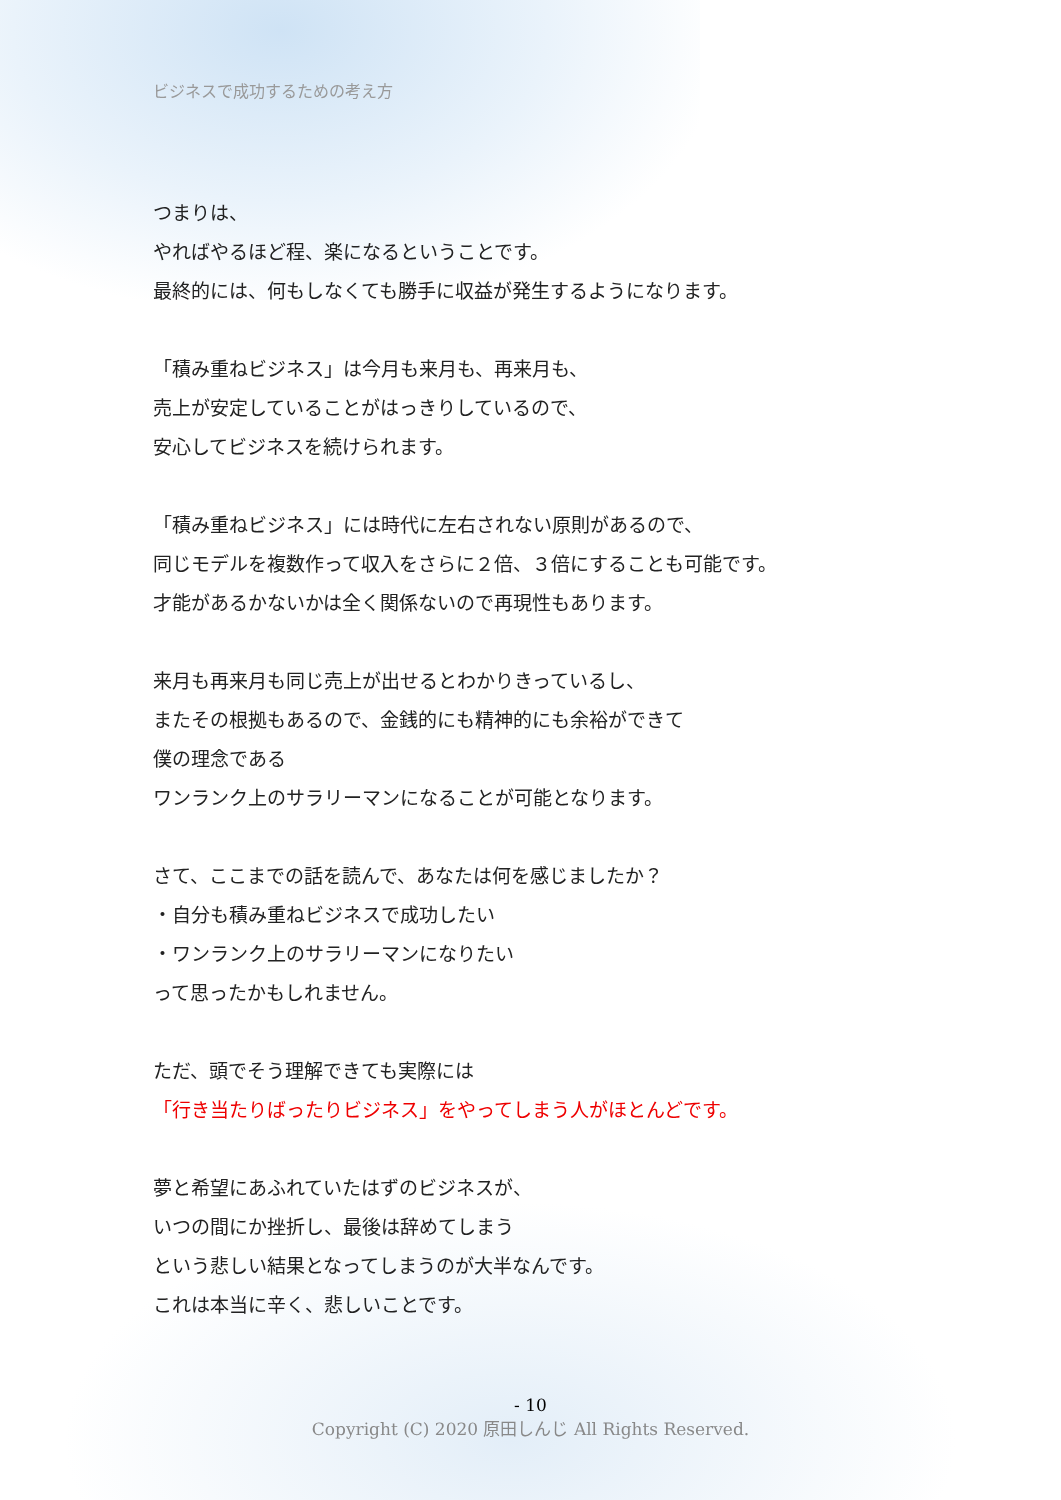ビジネスで成功するための考え方
つまりは、
やればやるほど程、楽になるということです。
最終的には、何もしなくても勝手に収益が発生するようになります。
「積み重ねビジネス」は今月も来月も、再来月も、
売上が安定していることがはっきりしているので、
安心してビジネスを続けられます。
「積み重ねビジネス」には時代に左右されない原則があるので、
同じモデルを複数作って収入をさらに２倍、３倍にすることも可能です。
才能があるかないかは全く関係ないので再現性もあります。
来月も再来月も同じ売上が出せるとわかりきっているし、
またその根拠もあるので、金銭的にも精神的にも余裕ができて
僕の理念である
ワンランク上のサラリーマンになることが可能となります。
さて、ここまでの話を読んで、あなたは何を感じましたか？
・自分も積み重ねビジネスで成功したい
・ワンランク上のサラリーマンになりたい
って思ったかもしれません。
ただ、頭でそう理解できても実際には
「行き当たりばったりビジネス」をやってしまう人がほとんどです。
夢と希望にあふれていたはずのビジネスが、
いつの間にか挫折し、最後は辞めてしまう
という悲しい結果となってしまうのが大半なんです。
これは本当に辛く、悲しいことです。
- 10
Copyright (C) 2020 原田しんじ All Rights Reserved.